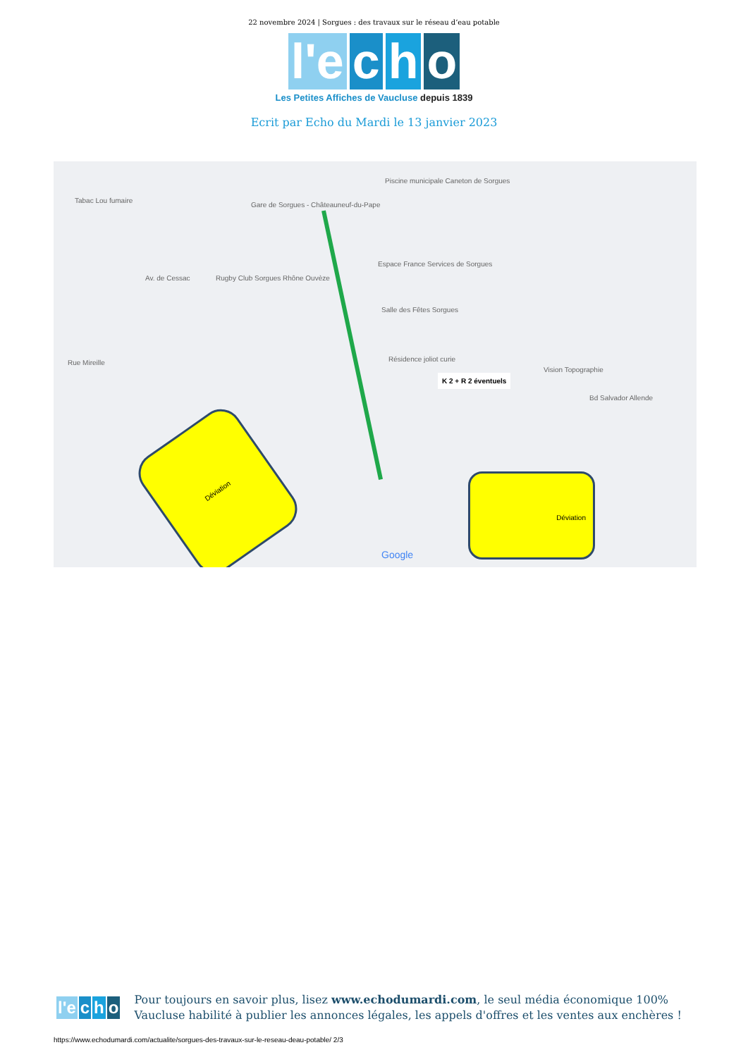22 novembre 2024 | Sorgues : des travaux sur le réseau d’eau potable
l'e c h o
Les Petites Affiches de Vaucluse depuis 1839
Ecrit par Echo du Mardi le 13 janvier 2023
Tabac Lou fumaire
Gare de Sorgues - Châteauneuf-du-Pape
Piscine municipale Caneton de Sorgues
Rugby Club Sorgues Rhône Ouvèze
Espace France Services de Sorgues
Salle des Fêtes Sorgues
Résidence joliot curie
Vision Topographie
Bd Salvador Allende
Rue Mireille
Av. de Cessac
K 2 + R 2 éventuels
Déviation
Déviation
Google
l'e c h o
Pour toujours en savoir plus, lisez www.echodumardi.com, le seul média économique 100% Vaucluse habilité à publier les annonces légales, les appels d'offres et les ventes aux enchères !
https://www.echodumardi.com/actualite/sorgues-des-travaux-sur-le-reseau-deau-potable/ 2/3